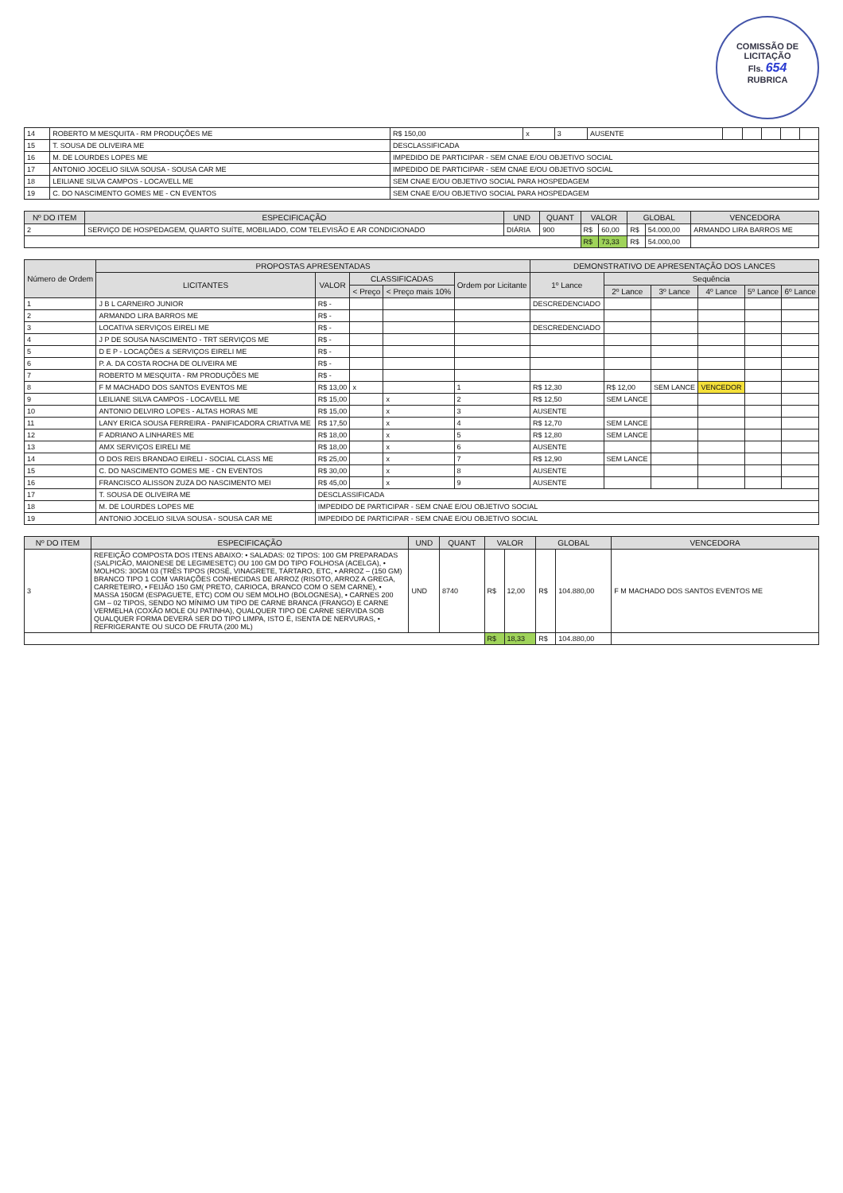COMISSÃO DE LICITAÇÃO
Fls. 654
RUBRICA
| 14 | ROBERTO M MESQUITA - RM PRODUÇÕES ME | R$ 150,00 | x | 3 | AUSENTE | | | | | |
| 15 | T. SOUSA DE OLIVEIRA ME | DESCLASSIFICADA | | | | | | | | |
| 16 | M. DE LOURDES LOPES ME | IMPEDIDO DE PARTICIPAR - SEM CNAE E/OU OBJETIVO SOCIAL | | | | | | | | |
| 17 | ANTONIO JOCELIO SILVA SOUSA - SOUSA CAR ME | IMPEDIDO DE PARTICIPAR - SEM CNAE E/OU OBJETIVO SOCIAL | | | | | | | | |
| 18 | LEILIANE SILVA CAMPOS - LOCAVELL ME | SEM CNAE E/OU OBJETIVO SOCIAL PARA HOSPEDAGEM | | | | | | | | |
| 19 | C. DO NASCIMENTO GOMES ME - CN EVENTOS | SEM CNAE E/OU OBJETIVO SOCIAL PARA HOSPEDAGEM | | | | | | | | |
| Nº DO ITEM | ESPECIFICAÇÃO | UND | QUANT | VALOR | | GLOBAL | | VENCEDORA |
| --- | --- | --- | --- | --- | --- | --- | --- | --- |
| 2 | SERVIÇO DE HOSPEDAGEM, QUARTO SUÍTE, MOBILIADO, COM TELEVISÃO E AR CONDICIONADO | DIÁRIA | 900 | R$ | 60,00 | R$ | 54.000,00 | ARMANDO LIRA BARROS ME |
| | | | | R$ | 73,33 | R$ | 54.000,00 | |
| Número de Ordem | PROPOSTAS APRESENTADAS | | | | | DEMONSTRATIVO DE APRESENTAÇÃO DOS LANCES | | | | | |
| --- | --- | --- | --- | --- | --- | --- | --- | --- | --- | --- | --- |
| | LICITANTES | VALOR | CLASSIFICADAS | | Ordem por Licitante | 1º Lance | Sequência | | | | |
| | | | < Preço | < Preço mais 10% | | | 2º Lance | 3º Lance | 4º Lance | 5º Lance | 6º Lance |
| 1 | J B L CARNEIRO JUNIOR | R$ - | | | | DESCREDENCIADO | | | | | |
| 2 | ARMANDO LIRA BARROS ME | R$ - | | | | | | | | | |
| 3 | LOCATIVA SERVIÇOS EIRELI ME | R$ - | | | | DESCREDENCIADO | | | | | |
| 4 | J P DE SOUSA NASCIMENTO - TRT SERVIÇOS ME | R$ - | | | | | | | | | |
| 5 | D E P - LOCAÇÕES & SERVIÇOS EIRELI ME | R$ - | | | | | | | | | |
| 6 | P. A. DA COSTA ROCHA DE OLIVEIRA ME | R$ - | | | | | | | | | |
| 7 | ROBERTO M MESQUITA - RM PRODUÇÕES ME | R$ - | | | | | | | | | |
| 8 | F M MACHADO DOS SANTOS EVENTOS ME | R$ 13,00 | x | | 1 | R$ 12,30 | R$ 12,00 | SEM LANCE | VENCEDOR | | |
| 9 | LEILIANE SILVA CAMPOS - LOCAVELL ME | R$ 15,00 | | x | 2 | R$ 12,50 | SEM LANCE | | | | |
| 10 | ANTONIO DELVIRO LOPES - ALTAS HORAS ME | R$ 15,00 | | x | 3 | AUSENTE | | | | | |
| 11 | LANY ERICA SOUSA FERREIRA - PANIFICADORA CRIATIVA ME | R$ 17,50 | | x | 4 | R$ 12,70 | SEM LANCE | | | | |
| 12 | F ADRIANO A LINHARES ME | R$ 18,00 | | x | 5 | R$ 12,80 | SEM LANCE | | | | |
| 13 | AMX SERVIÇOS EIRELI ME | R$ 18,00 | | x | 6 | AUSENTE | | | | | |
| 14 | O DOS REIS BRANDAO EIRELI - SOCIAL CLASS ME | R$ 25,00 | | x | 7 | R$ 12,90 | SEM LANCE | | | | |
| 15 | C. DO NASCIMENTO GOMES ME - CN EVENTOS | R$ 30,00 | | x | 8 | AUSENTE | | | | | |
| 16 | FRANCISCO ALISSON ZUZA DO NASCIMENTO MEI | R$ 45,00 | | x | 9 | AUSENTE | | | | | |
| 17 | T. SOUSA DE OLIVEIRA ME | DESCLASSIFICADA | | | | | | | | | |
| 18 | M. DE LOURDES LOPES ME | IMPEDIDO DE PARTICIPAR - SEM CNAE E/OU OBJETIVO SOCIAL | | | | | | | | | |
| 19 | ANTONIO JOCELIO SILVA SOUSA - SOUSA CAR ME | IMPEDIDO DE PARTICIPAR - SEM CNAE E/OU OBJETIVO SOCIAL | | | | | | | | | |
| Nº DO ITEM | ESPECIFICAÇÃO | UND | QUANT | VALOR | | GLOBAL | | VENCEDORA |
| --- | --- | --- | --- | --- | --- | --- | --- | --- |
| 3 | REFEIÇÃO COMPOSTA DOS ITENS ABAIXO: • SALADAS: 02 TIPOS: 100 GM PREPARADAS (SALPICÃO, MAIONESE DE LEGIMESETC) OU 100 GM DO TIPO FOLHOSA (ACELGA), • MOLHOS: 30GM 03 (TRÊS TIPOS (ROSÉ, VINAGRETE, TÁRTARO, ETC, • ARROZ – (150 GM) BRANCO TIPO 1 COM VARIAÇÕES CONHECIDAS DE ARROZ (RISOTO, ARROZ A GREGA, CARRETEIRO, • FEIJÃO 150 GM( PRETO, CARIOCA, BRANCO COM O SEM CARNE), • MASSA 150GM (ESPAGUETE, ETC) COM OU SEM MOLHO (BOLOGNESA), • CARNES 200 GM – 02 TIPOS, SENDO NO MÍNIMO UM TIPO DE CARNE BRANCA (FRANGO) E CARNE VERMELHA (COXÃO MOLE OU PATINHA), QUALQUER TIPO DE CARNE SERVIDA SOB QUALQUER FORMA DEVERÁ SER DO TIPO LIMPA, ISTO É, ISENTA DE NERVURAS, • REFRIGERANTE OU SUCO DE FRUTA (200 ML) | UND | 8740 | R$ | 12,00 | R$ | 104.880,00 | F M MACHADO DOS SANTOS EVENTOS ME |
| | | | | R$ | 18,33 | R$ | 104.880,00 | |